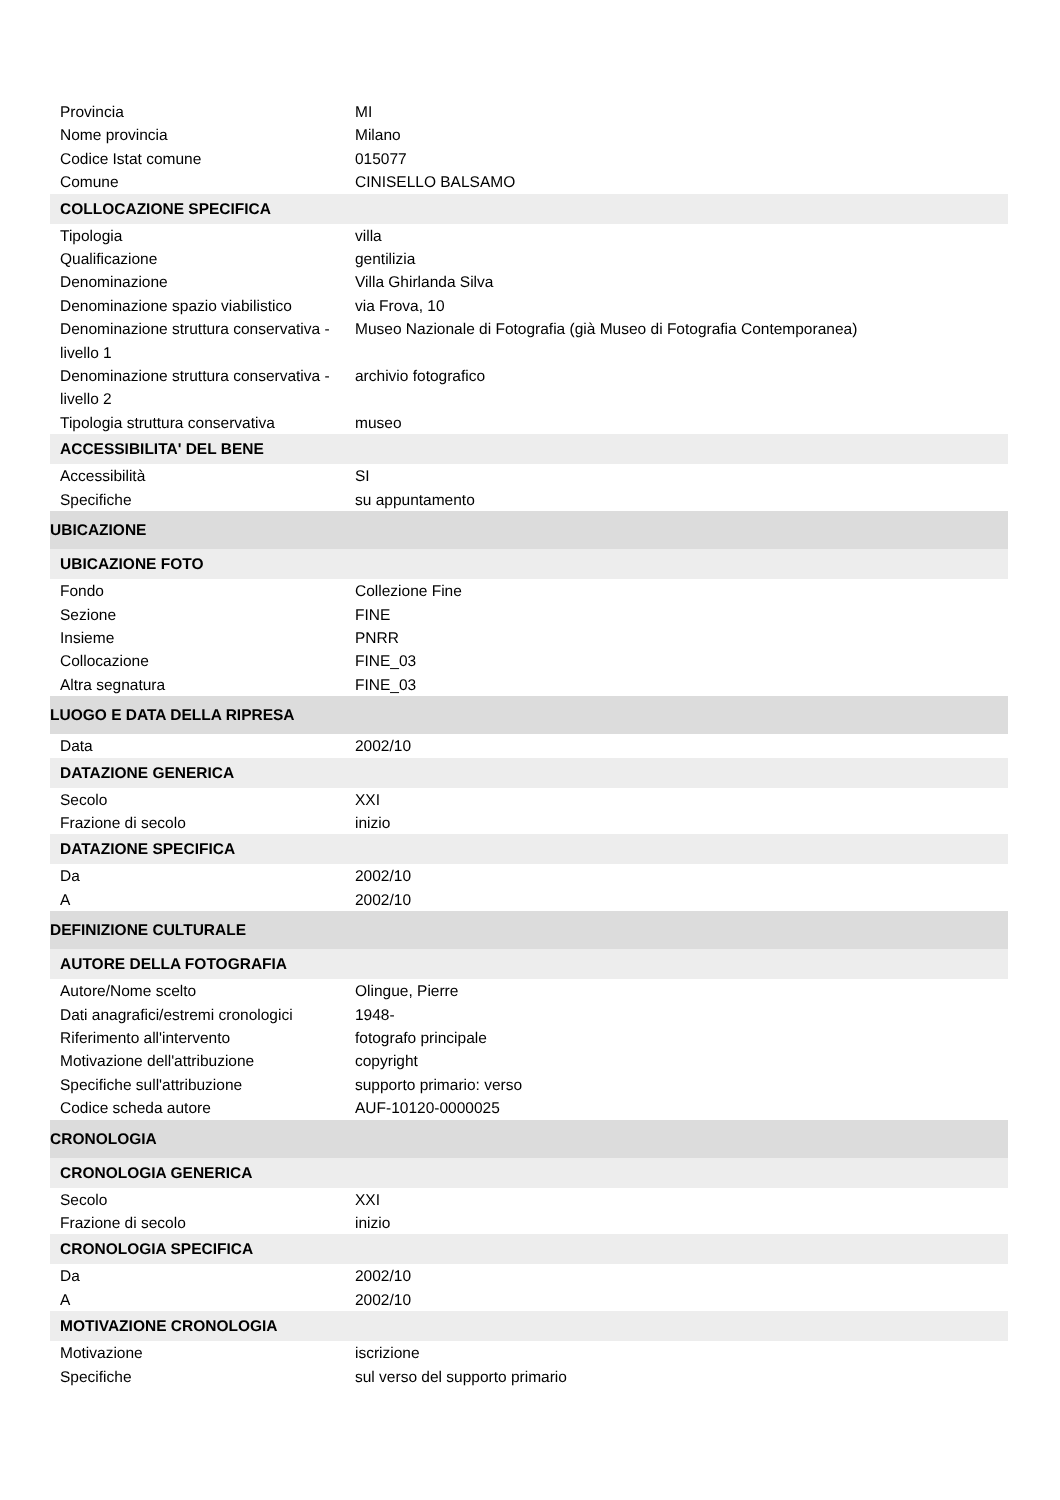| Provincia | MI |
| Nome provincia | Milano |
| Codice Istat comune | 015077 |
| Comune | CINISELLO BALSAMO |
| COLLOCAZIONE SPECIFICA | |
| Tipologia | villa |
| Qualificazione | gentilizia |
| Denominazione | Villa Ghirlanda Silva |
| Denominazione spazio viabilistico | via Frova, 10 |
| Denominazione struttura conservativa - livello 1 | Museo Nazionale di Fotografia (già Museo di Fotografia Contemporanea) |
| Denominazione struttura conservativa - livello 2 | archivio fotografico |
| Tipologia struttura conservativa | museo |
| ACCESSIBILITA' DEL BENE | |
| Accessibilità | SI |
| Specifiche | su appuntamento |
| UBICAZIONE | |
| UBICAZIONE FOTO | |
| Fondo | Collezione Fine |
| Sezione | FINE |
| Insieme | PNRR |
| Collocazione | FINE_03 |
| Altra segnatura | FINE_03 |
| LUOGO E DATA DELLA RIPRESA | |
| Data | 2002/10 |
| DATAZIONE GENERICA | |
| Secolo | XXI |
| Frazione di secolo | inizio |
| DATAZIONE SPECIFICA | |
| Da | 2002/10 |
| A | 2002/10 |
| DEFINIZIONE CULTURALE | |
| AUTORE DELLA FOTOGRAFIA | |
| Autore/Nome scelto | Olingue, Pierre |
| Dati anagrafici/estremi cronologici | 1948- |
| Riferimento all'intervento | fotografo principale |
| Motivazione dell'attribuzione | copyright |
| Specifiche sull'attribuzione | supporto primario: verso |
| Codice scheda autore | AUF-10120-0000025 |
| CRONOLOGIA | |
| CRONOLOGIA GENERICA | |
| Secolo | XXI |
| Frazione di secolo | inizio |
| CRONOLOGIA SPECIFICA | |
| Da | 2002/10 |
| A | 2002/10 |
| MOTIVAZIONE CRONOLOGIA | |
| Motivazione | iscrizione |
| Specifiche | sul verso del supporto primario |